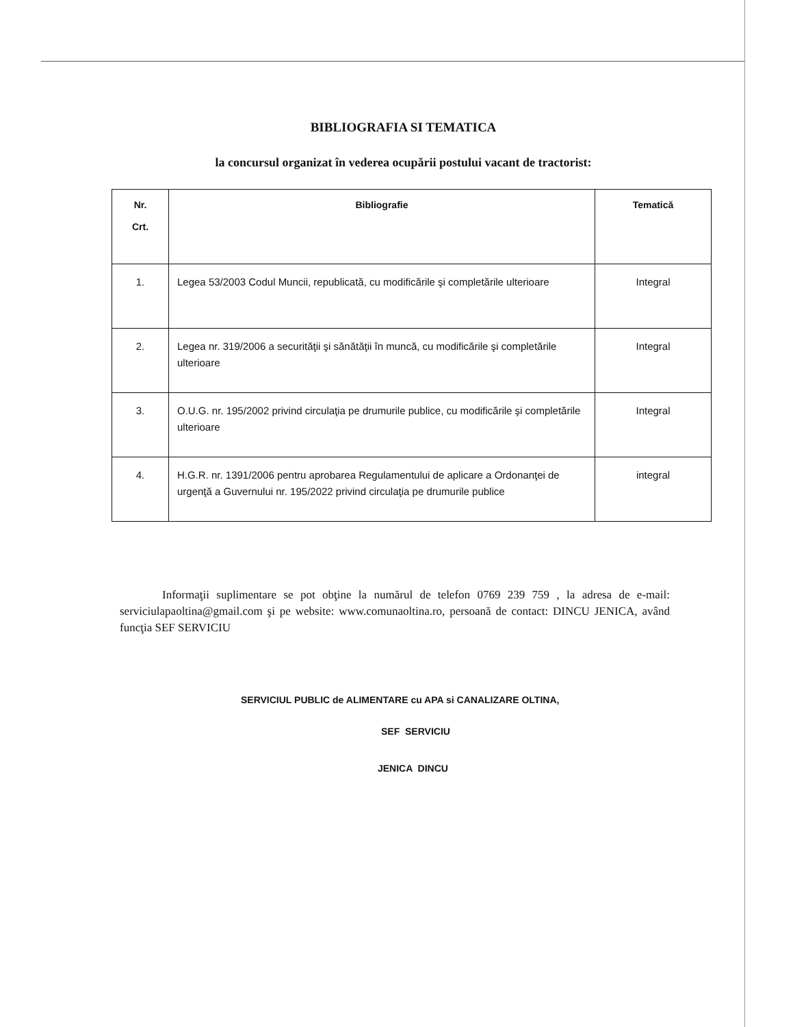BIBLIOGRAFIA SI TEMATICA
la concursul organizat în vederea ocupării postului vacant de tractorist:
| Nr. Crt. | Bibliografie | Tematică |
| --- | --- | --- |
| 1. | Legea 53/2003 Codul Muncii, republicată, cu modificările şi completările ulterioare | Integral |
| 2. | Legea nr. 319/2006 a securităţii şi sănătăţii în muncă, cu modificările şi completările ulterioare | Integral |
| 3. | O.U.G. nr. 195/2002 privind circulaţia pe drumurile publice, cu modificările şi completările ulterioare | Integral |
| 4. | H.G.R. nr. 1391/2006 pentru aprobarea Regulamentului de aplicare a Ordonanţei de urgenţă a Guvernului nr. 195/2022 privind circulaţia pe drumurile publice | integral |
Informaţii suplimentare se pot obţine la numărul de telefon 0769 239 759 , la adresa de e-mail: serviciulapaoltina@gmail.com şi pe website: www.comunaoltina.ro, persoană de contact: DINCU JENICA, având funcţia SEF SERVICIU
SERVICIUL PUBLIC de ALIMENTARE cu APA si CANALIZARE OLTINA,
SEF SERVICIU
JENICA DINCU